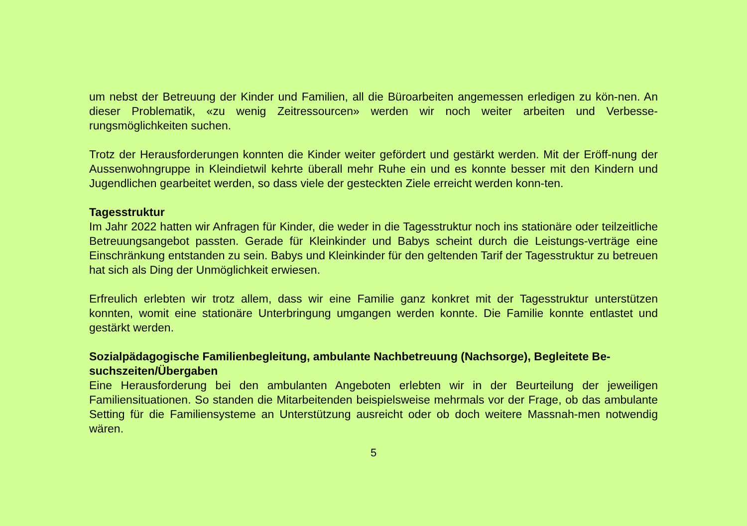um nebst der Betreuung der Kinder und Familien, all die Büroarbeiten angemessen erledigen zu kön-nen. An dieser Problematik, «zu wenig Zeitressourcen» werden wir noch weiter arbeiten und Verbesse-rungsmöglichkeiten suchen.
Trotz der Herausforderungen konnten die Kinder weiter gefördert und gestärkt werden. Mit der Eröff-nung der Aussenwohngruppe in Kleindietwil kehrte überall mehr Ruhe ein und es konnte besser mit den Kindern und Jugendlichen gearbeitet werden, so dass viele der gesteckten Ziele erreicht werden konn-ten.
Tagesstruktur
Im Jahr 2022 hatten wir Anfragen für Kinder, die weder in die Tagesstruktur noch ins stationäre oder teilzeitliche Betreuungsangebot passten. Gerade für Kleinkinder und Babys scheint durch die Leistungs-verträge eine Einschränkung entstanden zu sein. Babys und Kleinkinder für den geltenden Tarif der Tagesstruktur zu betreuen hat sich als Ding der Unmöglichkeit erwiesen.
Erfreulich erlebten wir trotz allem, dass wir eine Familie ganz konkret mit der Tagesstruktur unterstützen konnten, womit eine stationäre Unterbringung umgangen werden konnte. Die Familie konnte entlastet und gestärkt werden.
Sozialpädagogische Familienbegleitung, ambulante Nachbetreuung (Nachsorge), Begleitete Be-suchszeiten/Übergaben
Eine Herausforderung bei den ambulanten Angeboten erlebten wir in der Beurteilung der jeweiligen Familiensituationen. So standen die Mitarbeitenden beispielsweise mehrmals vor der Frage, ob das ambulante Setting für die Familiensysteme an Unterstützung ausreicht oder ob doch weitere Massnah-men notwendig wären.
5